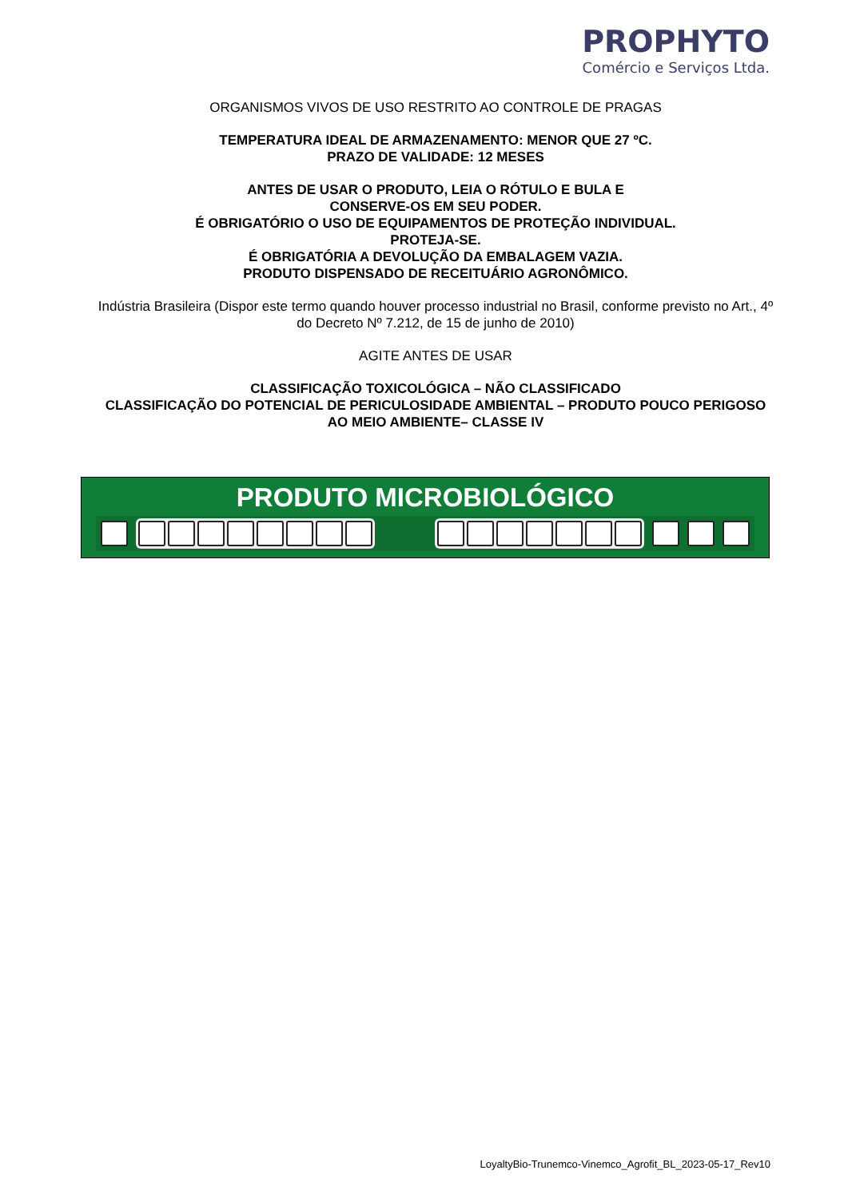PROPHYTO
Comércio e Serviços Ltda.
ORGANISMOS VIVOS DE USO RESTRITO AO CONTROLE DE PRAGAS
TEMPERATURA IDEAL DE ARMAZENAMENTO: MENOR QUE 27 ºC.
PRAZO DE VALIDADE: 12 MESES
ANTES DE USAR O PRODUTO, LEIA O RÓTULO E BULA E
CONSERVE-OS EM SEU PODER.
É OBRIGATÓRIO O USO DE EQUIPAMENTOS DE PROTEÇÃO INDIVIDUAL.
PROTEJA-SE.
É OBRIGATÓRIA A DEVOLUÇÃO DA EMBALAGEM VAZIA.
PRODUTO DISPENSADO DE RECEITUÁRIO AGRONÔMICO.
Indústria Brasileira (Dispor este termo quando houver processo industrial no Brasil, conforme previsto no Art., 4º do Decreto Nº 7.212, de 15 de junho de 2010)
AGITE ANTES DE USAR
CLASSIFICAÇÃO TOXICOLÓGICA – NÃO CLASSIFICADO
CLASSIFICAÇÃO DO POTENCIAL DE PERICULOSIDADE AMBIENTAL – PRODUTO POUCO PERIGOSO AO MEIO AMBIENTE– CLASSE IV
PRODUTO MICROBIOLÓGICO
LoyaltyBio-Trunemco-Vinemco_Agrofit_BL_2023-05-17_Rev10